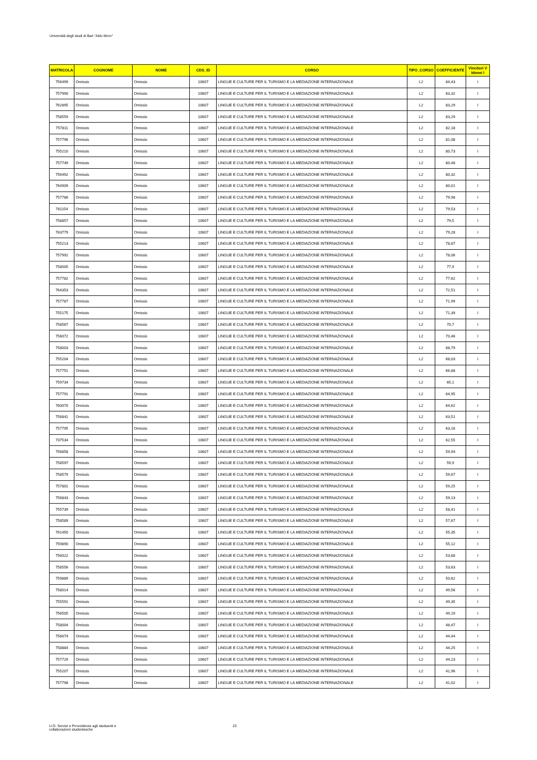Università degli studi di Bari "Aldo Moro"
| MATRICOLA | COGNOME | NOME | CDS_ID | CORSO | TIPO_CORSO | COEFFICIENTE | Vincitori V Idonei I |
| --- | --- | --- | --- | --- | --- | --- | --- |
| 756499 | Omissis | Omissis | 10607 | LINGUE E CULTURE PER IL TURISMO E LA MEDIAZIONE INTERNAZIONALE | L2 | 84,43 | I |
| 757990 | Omissis | Omissis | 10607 | LINGUE E CULTURE PER IL TURISMO E LA MEDIAZIONE INTERNAZIONALE | L2 | 83,32 | I |
| 762895 | Omissis | Omissis | 10607 | LINGUE E CULTURE PER IL TURISMO E LA MEDIAZIONE INTERNAZIONALE | L2 | 83,29 | I |
| 758559 | Omissis | Omissis | 10607 | LINGUE E CULTURE PER IL TURISMO E LA MEDIAZIONE INTERNAZIONALE | L2 | 83,29 | I |
| 757811 | Omissis | Omissis | 10607 | LINGUE E CULTURE PER IL TURISMO E LA MEDIAZIONE INTERNAZIONALE | L2 | 82,18 | I |
| 757796 | Omissis | Omissis | 10607 | LINGUE E CULTURE PER IL TURISMO E LA MEDIAZIONE INTERNAZIONALE | L2 | 81,08 | I |
| 755210 | Omissis | Omissis | 10607 | LINGUE E CULTURE PER IL TURISMO E LA MEDIAZIONE INTERNAZIONALE | L2 | 80,73 | I |
| 757749 | Omissis | Omissis | 10607 | LINGUE E CULTURE PER IL TURISMO E LA MEDIAZIONE INTERNAZIONALE | L2 | 80,48 | I |
| 756492 | Omissis | Omissis | 10607 | LINGUE E CULTURE PER IL TURISMO E LA MEDIAZIONE INTERNAZIONALE | L2 | 80,32 | I |
| 764909 | Omissis | Omissis | 10607 | LINGUE E CULTURE PER IL TURISMO E LA MEDIAZIONE INTERNAZIONALE | L2 | 80,01 | I |
| 757786 | Omissis | Omissis | 10607 | LINGUE E CULTURE PER IL TURISMO E LA MEDIAZIONE INTERNAZIONALE | L2 | 79,98 | I |
| 761154 | Omissis | Omissis | 10607 | LINGUE E CULTURE PER IL TURISMO E LA MEDIAZIONE INTERNAZIONALE | L2 | 79,53 | I |
| 758857 | Omissis | Omissis | 10607 | LINGUE E CULTURE PER IL TURISMO E LA MEDIAZIONE INTERNAZIONALE | L2 | 79,5 | I |
| 763779 | Omissis | Omissis | 10607 | LINGUE E CULTURE PER IL TURISMO E LA MEDIAZIONE INTERNAZIONALE | L2 | 79,28 | I |
| 755213 | Omissis | Omissis | 10607 | LINGUE E CULTURE PER IL TURISMO E LA MEDIAZIONE INTERNAZIONALE | L2 | 78,87 | I |
| 757992 | Omissis | Omissis | 10607 | LINGUE E CULTURE PER IL TURISMO E LA MEDIAZIONE INTERNAZIONALE | L2 | 78,06 | I |
| 758005 | Omissis | Omissis | 10607 | LINGUE E CULTURE PER IL TURISMO E LA MEDIAZIONE INTERNAZIONALE | L2 | 77,9 | I |
| 757782 | Omissis | Omissis | 10607 | LINGUE E CULTURE PER IL TURISMO E LA MEDIAZIONE INTERNAZIONALE | L2 | 77,62 | I |
| 764353 | Omissis | Omissis | 10607 | LINGUE E CULTURE PER IL TURISMO E LA MEDIAZIONE INTERNAZIONALE | L2 | 72,51 | I |
| 757787 | Omissis | Omissis | 10607 | LINGUE E CULTURE PER IL TURISMO E LA MEDIAZIONE INTERNAZIONALE | L2 | 71,99 | I |
| 755175 | Omissis | Omissis | 10607 | LINGUE E CULTURE PER IL TURISMO E LA MEDIAZIONE INTERNAZIONALE | L2 | 71,39 | I |
| 758567 | Omissis | Omissis | 10607 | LINGUE E CULTURE PER IL TURISMO E LA MEDIAZIONE INTERNAZIONALE | L2 | 70,7 | I |
| 756072 | Omissis | Omissis | 10607 | LINGUE E CULTURE PER IL TURISMO E LA MEDIAZIONE INTERNAZIONALE | L2 | 70,46 | I |
| 758003 | Omissis | Omissis | 10607 | LINGUE E CULTURE PER IL TURISMO E LA MEDIAZIONE INTERNAZIONALE | L2 | 68,79 | I |
| 755204 | Omissis | Omissis | 10607 | LINGUE E CULTURE PER IL TURISMO E LA MEDIAZIONE INTERNAZIONALE | L2 | 68,03 | I |
| 757751 | Omissis | Omissis | 10607 | LINGUE E CULTURE PER IL TURISMO E LA MEDIAZIONE INTERNAZIONALE | L2 | 66,88 | I |
| 759734 | Omissis | Omissis | 10607 | LINGUE E CULTURE PER IL TURISMO E LA MEDIAZIONE INTERNAZIONALE | L2 | 65,1 | I |
| 757791 | Omissis | Omissis | 10607 | LINGUE E CULTURE PER IL TURISMO E LA MEDIAZIONE INTERNAZIONALE | L2 | 64,95 | I |
| 760070 | Omissis | Omissis | 10607 | LINGUE E CULTURE PER IL TURISMO E LA MEDIAZIONE INTERNAZIONALE | L2 | 64,62 | I |
| 756841 | Omissis | Omissis | 10607 | LINGUE E CULTURE PER IL TURISMO E LA MEDIAZIONE INTERNAZIONALE | L2 | 63,51 | I |
| 757795 | Omissis | Omissis | 10607 | LINGUE E CULTURE PER IL TURISMO E LA MEDIAZIONE INTERNAZIONALE | L2 | 63,16 | I |
| 737534 | Omissis | Omissis | 10607 | LINGUE E CULTURE PER IL TURISMO E LA MEDIAZIONE INTERNAZIONALE | L2 | 62,55 | I |
| 756858 | Omissis | Omissis | 10607 | LINGUE E CULTURE PER IL TURISMO E LA MEDIAZIONE INTERNAZIONALE | L2 | 59,94 | I |
| 758597 | Omissis | Omissis | 10607 | LINGUE E CULTURE PER IL TURISMO E LA MEDIAZIONE INTERNAZIONALE | L2 | 59,9 | I |
| 758579 | Omissis | Omissis | 10607 | LINGUE E CULTURE PER IL TURISMO E LA MEDIAZIONE INTERNAZIONALE | L2 | 59,67 | I |
| 757801 | Omissis | Omissis | 10607 | LINGUE E CULTURE PER IL TURISMO E LA MEDIAZIONE INTERNAZIONALE | L2 | 59,25 | I |
| 756843 | Omissis | Omissis | 10607 | LINGUE E CULTURE PER IL TURISMO E LA MEDIAZIONE INTERNAZIONALE | L2 | 59,13 | I |
| 755739 | Omissis | Omissis | 10607 | LINGUE E CULTURE PER IL TURISMO E LA MEDIAZIONE INTERNAZIONALE | L2 | 58,41 | I |
| 758589 | Omissis | Omissis | 10607 | LINGUE E CULTURE PER IL TURISMO E LA MEDIAZIONE INTERNAZIONALE | L2 | 57,67 | I |
| 761450 | Omissis | Omissis | 10607 | LINGUE E CULTURE PER IL TURISMO E LA MEDIAZIONE INTERNAZIONALE | L2 | 55,35 | I |
| 759890 | Omissis | Omissis | 10607 | LINGUE E CULTURE PER IL TURISMO E LA MEDIAZIONE INTERNAZIONALE | L2 | 55,12 | I |
| 756022 | Omissis | Omissis | 10607 | LINGUE E CULTURE PER IL TURISMO E LA MEDIAZIONE INTERNAZIONALE | L2 | 53,68 | I |
| 758556 | Omissis | Omissis | 10607 | LINGUE E CULTURE PER IL TURISMO E LA MEDIAZIONE INTERNAZIONALE | L2 | 53,63 | I |
| 759889 | Omissis | Omissis | 10607 | LINGUE E CULTURE PER IL TURISMO E LA MEDIAZIONE INTERNAZIONALE | L2 | 50,62 | I |
| 758014 | Omissis | Omissis | 10607 | LINGUE E CULTURE PER IL TURISMO E LA MEDIAZIONE INTERNAZIONALE | L2 | 49,56 | I |
| 755591 | Omissis | Omissis | 10607 | LINGUE E CULTURE PER IL TURISMO E LA MEDIAZIONE INTERNAZIONALE | L2 | 49,35 | I |
| 756505 | Omissis | Omissis | 10607 | LINGUE E CULTURE PER IL TURISMO E LA MEDIAZIONE INTERNAZIONALE | L2 | 49,19 | I |
| 758004 | Omissis | Omissis | 10607 | LINGUE E CULTURE PER IL TURISMO E LA MEDIAZIONE INTERNAZIONALE | L2 | 48,47 | I |
| 756074 | Omissis | Omissis | 10607 | LINGUE E CULTURE PER IL TURISMO E LA MEDIAZIONE INTERNAZIONALE | L2 | 44,44 | I |
| 758884 | Omissis | Omissis | 10607 | LINGUE E CULTURE PER IL TURISMO E LA MEDIAZIONE INTERNAZIONALE | L2 | 44,25 | I |
| 757729 | Omissis | Omissis | 10607 | LINGUE E CULTURE PER IL TURISMO E LA MEDIAZIONE INTERNAZIONALE | L2 | 44,23 | I |
| 755207 | Omissis | Omissis | 10607 | LINGUE E CULTURE PER IL TURISMO E LA MEDIAZIONE INTERNAZIONALE | L2 | 41,96 | I |
| 757798 | Omissis | Omissis | 10607 | LINGUE E CULTURE PER IL TURISMO E LA MEDIAZIONE INTERNAZIONALE | L2 | 41,02 | I |
U.O. Servizi e Provvidenze agli studuenti e
collaborazioni studentesche
23